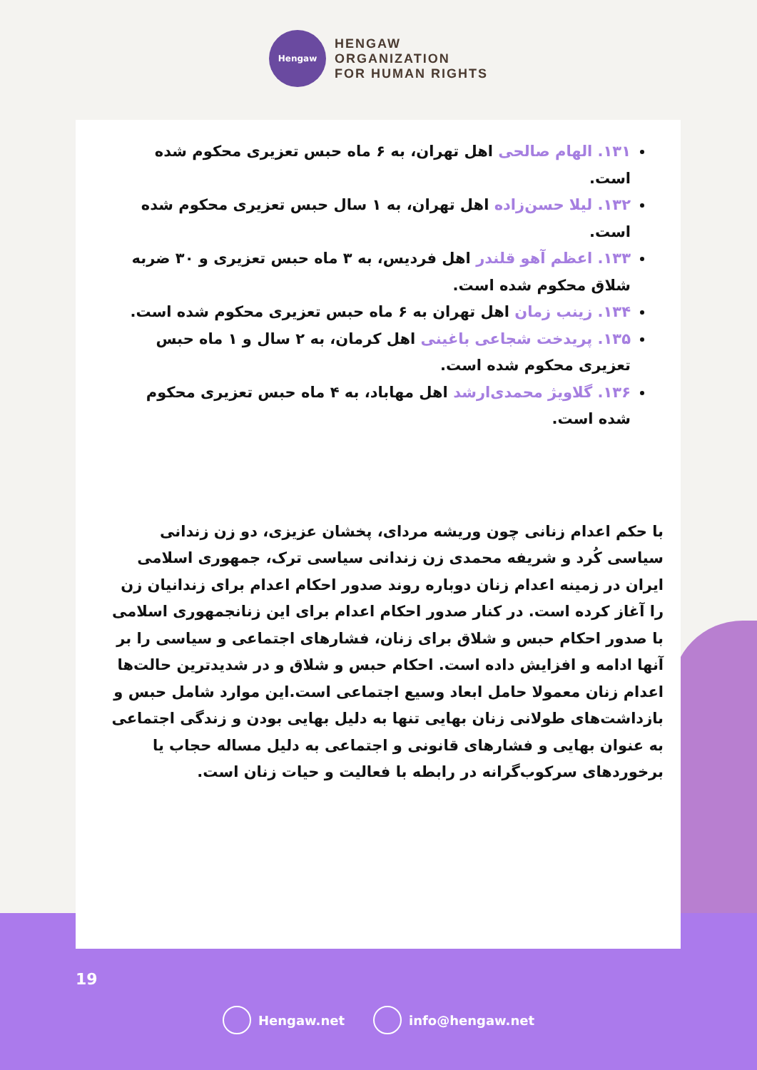Hengaw
HENGAW
ORGANIZATION
FOR HUMAN RIGHTS
۱۳۱. الهام صالحی اهل تهران، به ۶ ماه حبس تعزیری محکوم شده است.
۱۳۲. لیلا حسن‌زاده اهل تهران، به ۱ سال حبس تعزیری محکوم شده است.
۱۳۳. اعظم آهو قلندر اهل فردیس، به ۳ ماه حبس تعزیری و ۳۰ ضربه شلاق محکوم شده است.
۱۳۴. زینب زمان اهل تهران به ۶ ماه حبس تعزیری محکوم شده است.
۱۳۵. پریدخت شجاعی باغینی اهل کرمان، به ۲ سال و ۱ ماه حبس تعزیری محکوم شده است.
۱۳۶. گلاویژ محمدی‌ارشد اهل مهاباد، به ۴ ماه حبس تعزیری محکوم شده است.
با حکم اعدام زنانی چون وریشه مردای، پخشان عزیزی، دو زن زندانی سیاسی کُرد و شریفه محمدی زن زندانی سیاسی ترک، جمهوری اسلامی ایران در زمینه اعدام زنان دوباره روند صدور احکام اعدام برای زندانیان زن را آغاز کرده است. در کنار صدور احکام اعدام برای این زنانجمهوری اسلامی با صدور احکام حبس و شلاق برای زنان، فشارهای اجتماعی و سیاسی را بر آنها ادامه و افزایش داده است. احکام حبس و شلاق و در شدیدترین حالت‌ها اعدام زنان معمولا حامل ابعاد وسیع اجتماعی است.این موارد شامل حبس و بازداشت‌های طولانی زنان بهایی تنها به دلیل بهایی بودن و زندگی اجتماعی به عنوان بهایی و فشارهای قانونی و اجتماعی به دلیل مساله حجاب یا برخوردهای سرکوب‌گرانه در رابطه با فعالیت و حیات زنان است.
19
Hengaw.net info@hengaw.net